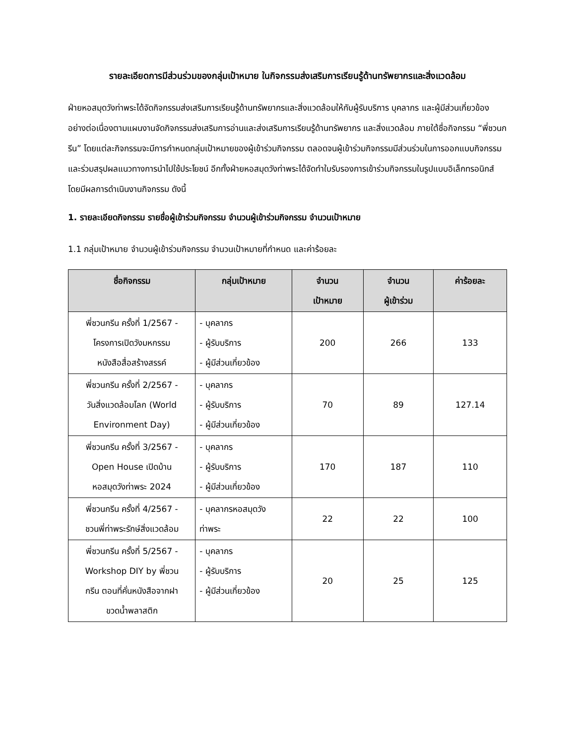รายละเอียดการมีส่วนร่วมของกลุ่มเป้าหมาย ในกิจกรรมส่งเสริมการเรียนรู้ด้านทรัพยากรและสิ่งแวดล้อม
ฝ่ายหอสมุดวังท่าพระได้จัดกิจกรรมส่งเสริมการเรียนรู้ด้านทรัพยากรและสิ่งแวดล้อมให้กับผู้รับบริการ บุคลากร และผู้มีส่วนเกี่ยวข้อง อย่างต่อเนื่องตามแผนงานจัดกิจกรรมส่งเสริมการอ่านและส่งเสริมการเรียนรู้ด้านทรัพยากร และสิ่งแวดล้อม ภายใต้ชื่อกิจกรรม “พี่ชวนกรีน” โดยแต่ละกิจกรรมจะมีการกำหนดกลุ่มเป้าหมายของผู้เข้าร่วมกิจกรรม ตลอดจนผู้เข้าร่วมกิจกรรมมีส่วนร่วมในการออกแบบกิจกรรมและร่วมสรุปผลแนวทางการนำไปใช้ประโยชน์ อีกทั้งฝ่ายหอสมุดวังท่าพระได้จัดทำใบรับรองการเข้าร่วมกิจกรรมในรูปแบบอิเล็กทรอนิกส์ โดยมีผลการดำเนินงานกิจกรรม ดังนี้
1. รายละเอียดกิจกรรม รายชื่อผู้เข้าร่วมกิจกรรม จำนวนผู้เข้าร่วมกิจกรรม จำนวนเป้าหมาย
1.1 กลุ่มเป้าหมาย จำนวนผู้เข้าร่วมกิจกรรม จำนวนเป้าหมายที่กำหนด และค่าร้อยละ
| ชื่อกิจกรรม | กลุ่มเป้าหมาย | จำนวน เป้าหมาย | จำนวน ผู้เข้าร่วม | ค่าร้อยละ |
| --- | --- | --- | --- | --- |
| พี่ชวนกรีน ครั้งที่ 1/2567 - โครงการเปิดวังมหกรรม หนังสือสื่อสร้างสรรค์ | - บุคลากร - ผู้รับบริการ - ผู้มีส่วนเกี่ยวข้อง | 200 | 266 | 133 |
| พี่ชวนกรีน ครั้งที่ 2/2567 - วันสิ่งแวดล้อมโลก (World Environment Day) | - บุคลากร - ผู้รับบริการ - ผู้มีส่วนเกี่ยวข้อง | 70 | 89 | 127.14 |
| พี่ชวนกรีน ครั้งที่ 3/2567 - Open House เปิดบ้าน หอสมุดวังท่าพระ 2024 | - บุคลากร - ผู้รับบริการ - ผู้มีส่วนเกี่ยวข้อง | 170 | 187 | 110 |
| พี่ชวนกรีน ครั้งที่ 4/2567 - ชวนพี่ท่าพระรักษ์สิ่งแวดล้อม | - บุคลากรหอสมุดวัง ท่าพระ | 22 | 22 | 100 |
| พี่ชวนกรีน ครั้งที่ 5/2567 - Workshop DIY by พี่ชวน กรีน ตอนที่คั่นหนังสือจากฝา ขวดน้ำพลาสติก | - บุคลากร - ผู้รับบริการ - ผู้มีส่วนเกี่ยวข้อง | 20 | 25 | 125 |